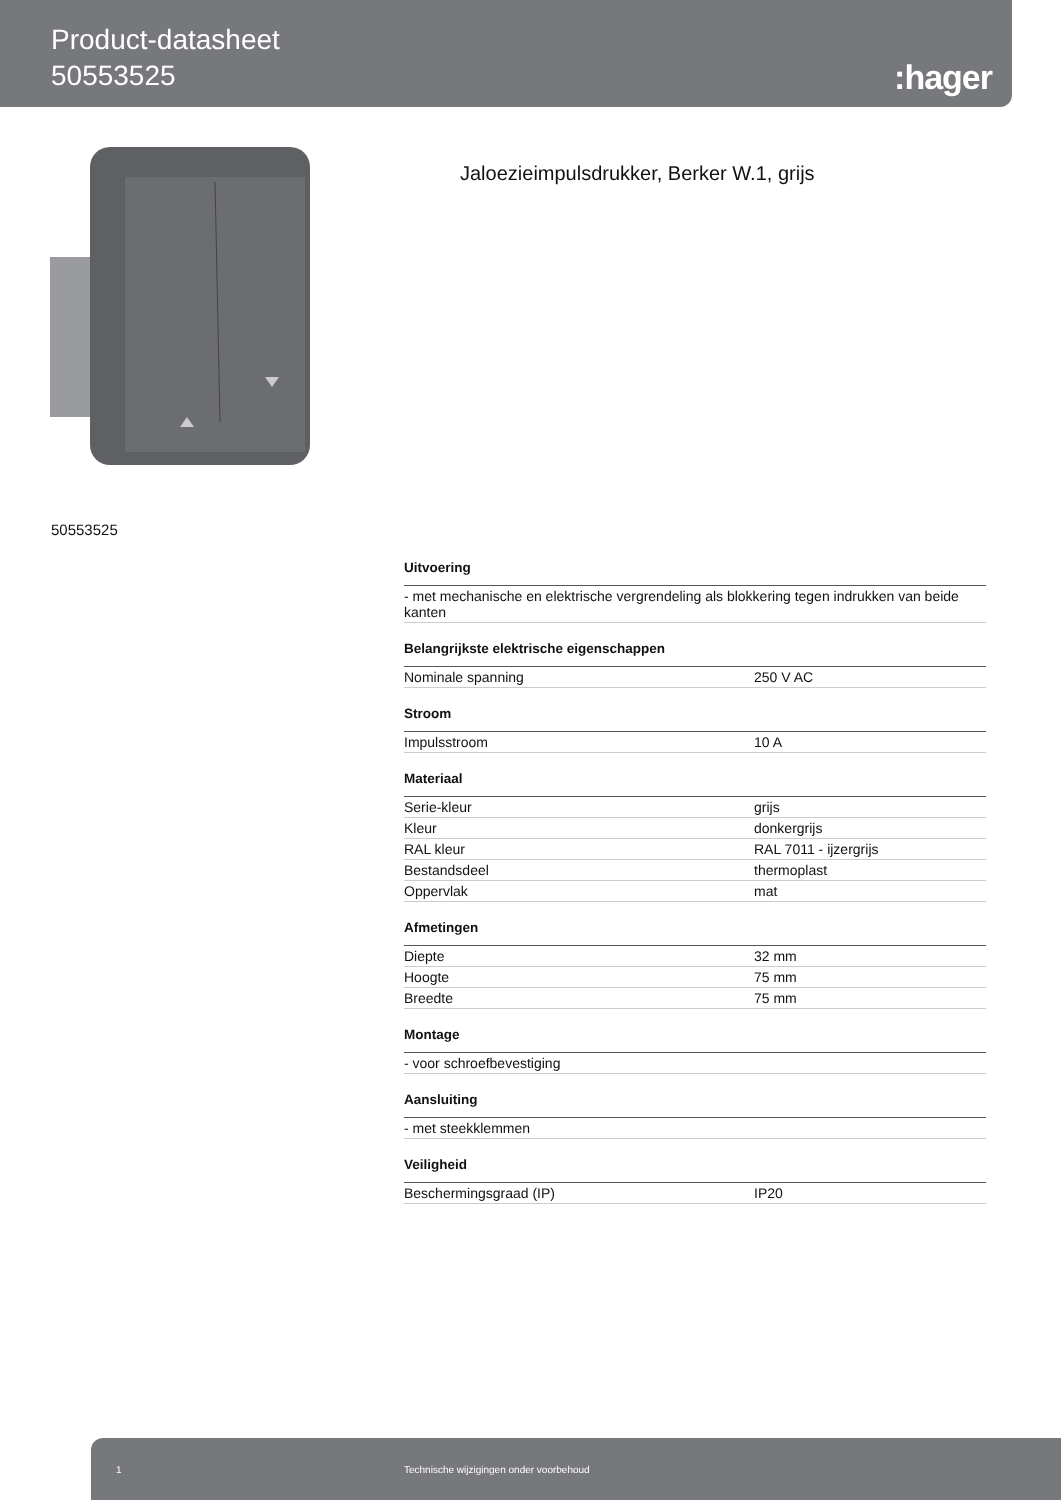Product-datasheet
50553525
:hager
Jaloezieimpulsdrukker, Berker W.1, grijs
50553525
Uitvoering
| - met mechanische en elektrische vergrendeling als blokkering tegen indrukken van beide kanten |
Belangrijkste elektrische eigenschappen
| Nominale spanning | 250 V AC |
Stroom
| Impulsstroom | 10 A |
Materiaal
| Serie-kleur | grijs |
| Kleur | donkergrijs |
| RAL kleur | RAL 7011 - ijzergrijs |
| Bestandsdeel | thermoplast |
| Oppervlak | mat |
Afmetingen
| Diepte | 32 mm |
| Hoogte | 75 mm |
| Breedte | 75 mm |
Montage
| - voor schroefbevestiging |
Aansluiting
| - met steekklemmen |
Veiligheid
| Beschermingsgraad (IP) | IP20 |
1 Technische wijzigingen onder voorbehoud